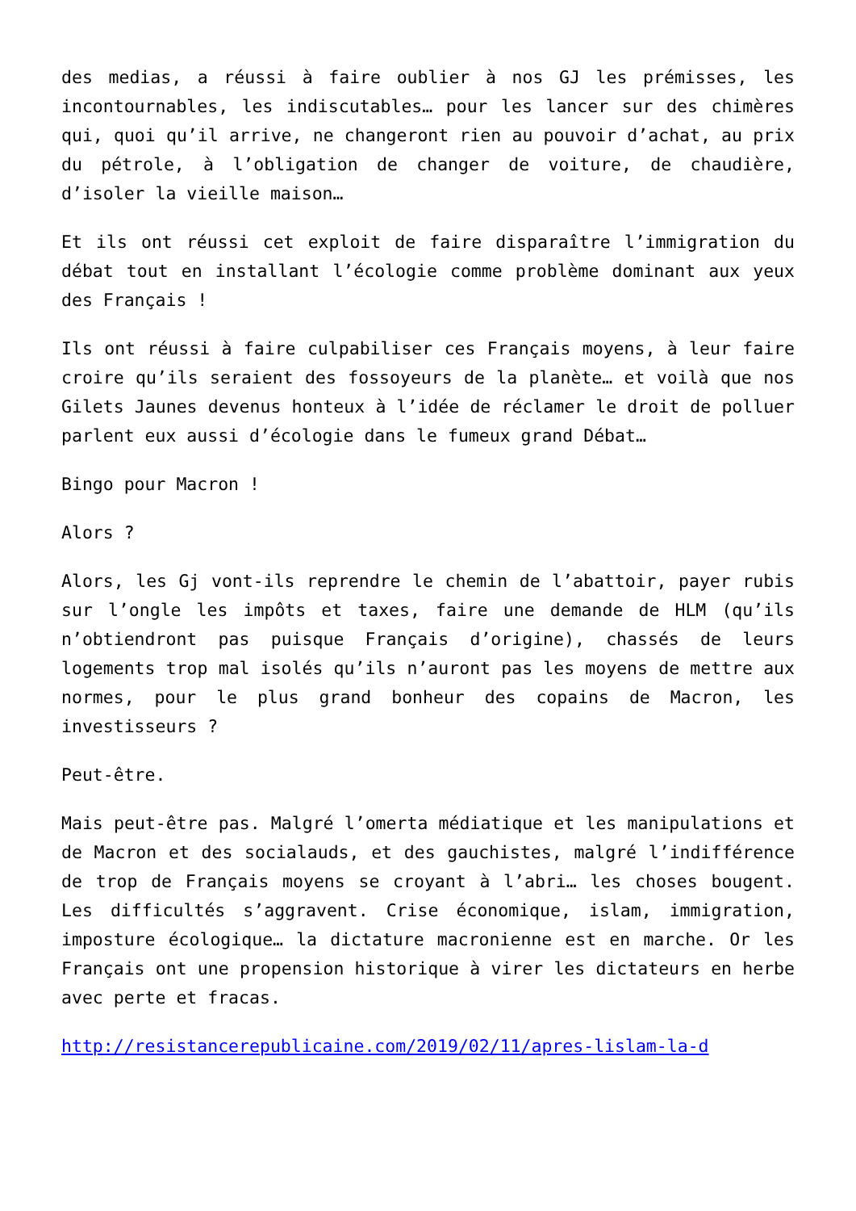des medias, a réussi à faire oublier à nos GJ les prémisses, les incontournables, les indiscutables… pour les lancer sur des chimères qui, quoi qu’il arrive, ne changeront rien au pouvoir d’achat, au prix du pétrole, à l’obligation de changer de voiture, de chaudière, d’isoler la vieille maison…
Et ils ont réussi cet exploit de faire disparaître l’immigration du débat tout en installant l’écologie comme problème dominant aux yeux des Français !
Ils ont réussi à faire culpabiliser ces Français moyens, à leur faire croire qu’ils seraient des fossoyeurs de la planète… et voilà que nos Gilets Jaunes devenus honteux à l’idée de réclamer le droit de polluer parlent eux aussi d’écologie dans le fumeux grand Débat…
Bingo pour Macron !
Alors ?
Alors, les Gj vont-ils reprendre le chemin de l’abattoir, payer rubis sur l’ongle les impôts et taxes, faire une demande de HLM (qu’ils n’obtiendront pas puisque Français d’origine), chassés de leurs logements trop mal isolés qu’ils n’auront pas les moyens de mettre aux normes, pour le plus grand bonheur des copains de Macron, les investisseurs ?
Peut-être.
Mais peut-être pas. Malgré l’omerta médiatique et les manipulations et de Macron et des socialauds, et des gauchistes, malgré l’indifférence de trop de Français moyens se croyant à l’abri… les choses bougent. Les difficultés s’aggravent. Crise économique, islam, immigration, imposture écologique… la dictature macronienne est en marche. Or les Français ont une propension historique à virer les dictateurs en herbe avec perte et fracas.
http://resistancerepublicaine.com/2019/02/11/apres-lislam-la-d